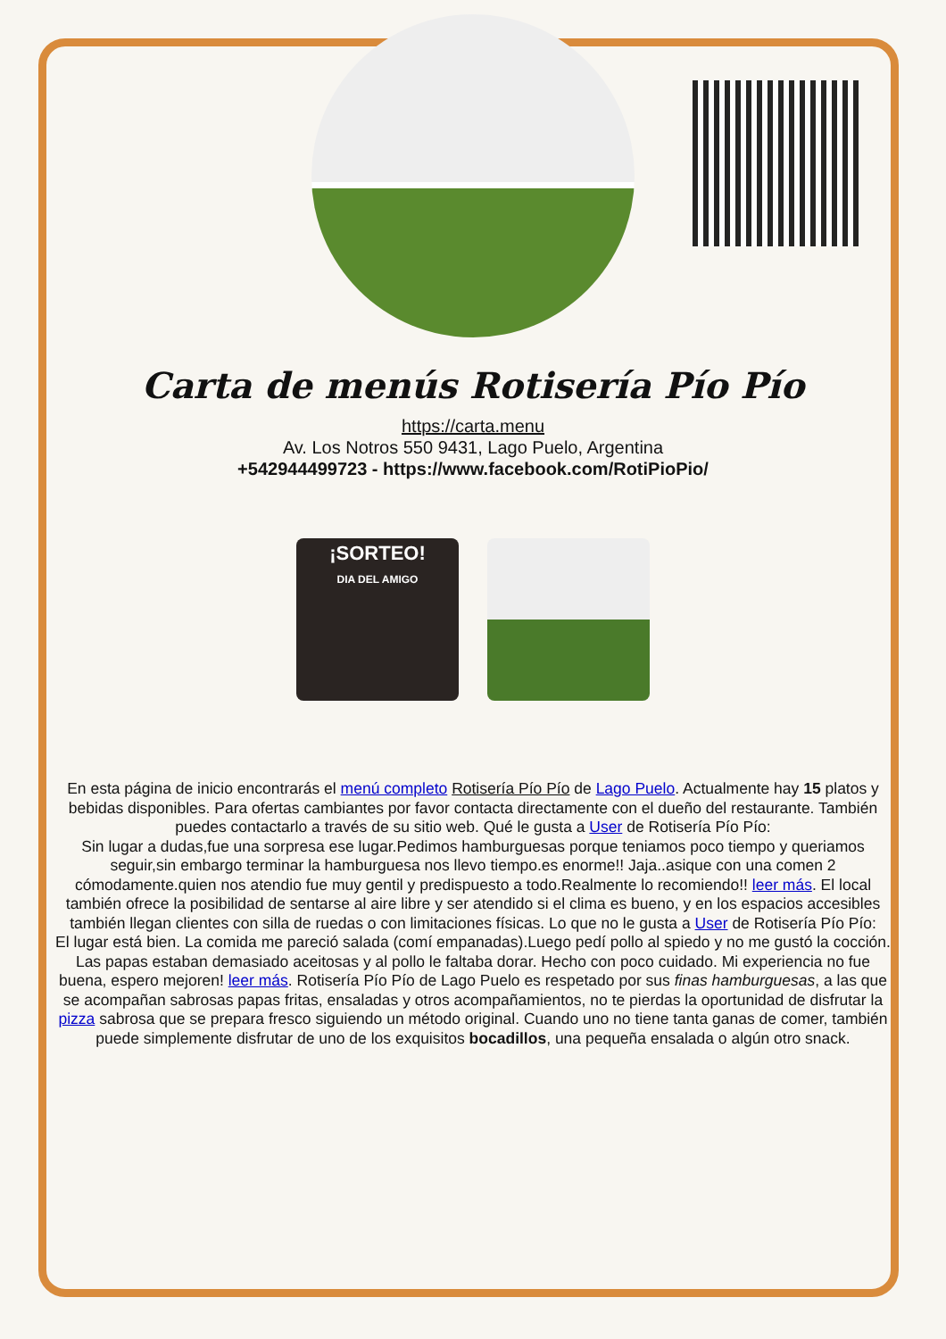Carta de menús Rotisería Pío Pío
https://carta.menu
Av. Los Notros 550 9431, Lago Puelo, Argentina
+542944499723 - https://www.facebook.com/RotiPioPio/
¡SORTEO!
DIA DEL AMIGO
En esta página de inicio encontrarás el menú completo Rotisería Pío Pío de Lago Puelo. Actualmente hay 15 platos y bebidas disponibles. Para ofertas cambiantes por favor contacta directamente con el dueño del restaurante. También puedes contactarlo a través de su sitio web. Qué le gusta a User de Rotisería Pío Pío:
Sin lugar a dudas,fue una sorpresa ese lugar.Pedimos hamburguesas porque teniamos poco tiempo y queriamos seguir,sin embargo terminar la hamburguesa nos llevo tiempo.es enorme!! Jaja..asique con una comen 2 cómodamente.quien nos atendio fue muy gentil y predispuesto a todo.Realmente lo recomiendo!! leer más. El local también ofrece la posibilidad de sentarse al aire libre y ser atendido si el clima es bueno, y en los espacios accesibles también llegan clientes con silla de ruedas o con limitaciones físicas. Lo que no le gusta a User de Rotisería Pío Pío:
El lugar está bien. La comida me pareció salada (comí empanadas).Luego pedí pollo al spiedo y no me gustó la cocción. Las papas estaban demasiado aceitosas y al pollo le faltaba dorar. Hecho con poco cuidado. Mi experiencia no fue buena, espero mejoren! leer más. Rotisería Pío Pío de Lago Puelo es respetado por sus finas hamburguesas, a las que se acompañan sabrosas papas fritas, ensaladas y otros acompañamientos, no te pierdas la oportunidad de disfrutar la pizza sabrosa que se prepara fresco siguiendo un método original. Cuando uno no tiene tanta ganas de comer, también puede simplemente disfrutar de uno de los exquisitos bocadillos, una pequeña ensalada o algún otro snack.